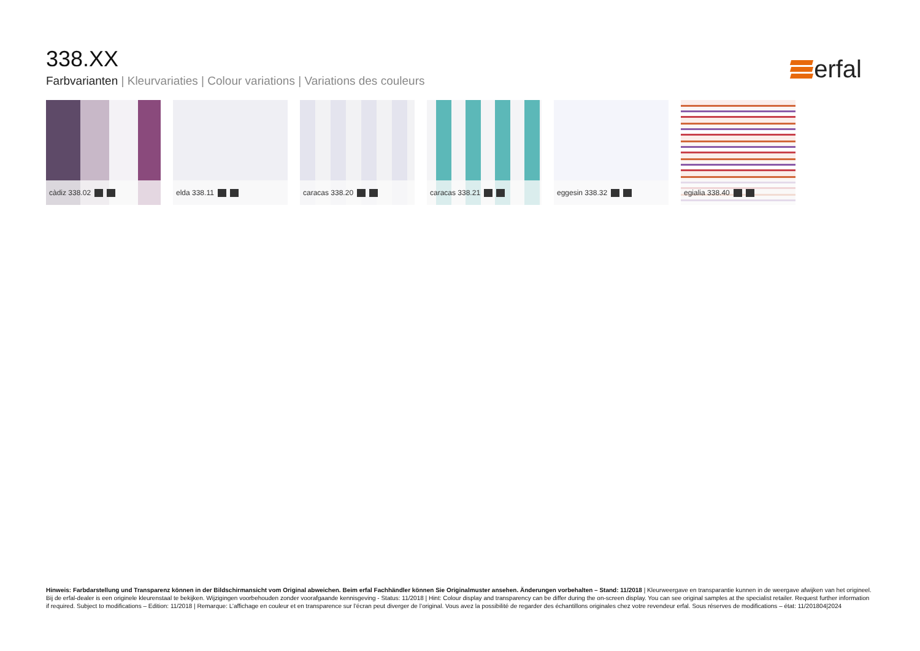erfal
338.XX
Farbvarianten | Kleurvariaties | Colour variations | Variations des couleurs
càdiz 338.02
elda 338.11
caracas 338.20
caracas 338.21
eggesin 338.32
egialia 338.40
Hinweis: Farbdarstellung und Transparenz können in der Bildschirmansicht vom Original abweichen. Beim erfal Fachhändler können Sie Originalmuster ansehen. Änderungen vorbehalten – Stand: 11/2018 | Kleurweergave en transparantie kunnen in de weergave afwijken van het origineel. Bij de erfal-dealer is een originele kleurenstaal te bekijken. Wijzigingen voorbehouden zonder voorafgaande kennisgeving - Status: 11/2018 | Hint: Colour display and transparency can be differ during the on-screen display. You can see original samples at the specialist retailer. Request further information if required. Subject to modifications – Edition: 11/2018 | Remarque: L’affichage en couleur et en transparence sur l’écran peut diverger de l’original. Vous avez la possibilité de regarder des échantillons originales chez votre revendeur erfal. Sous réserves de modifications – état: 11/201804|2024